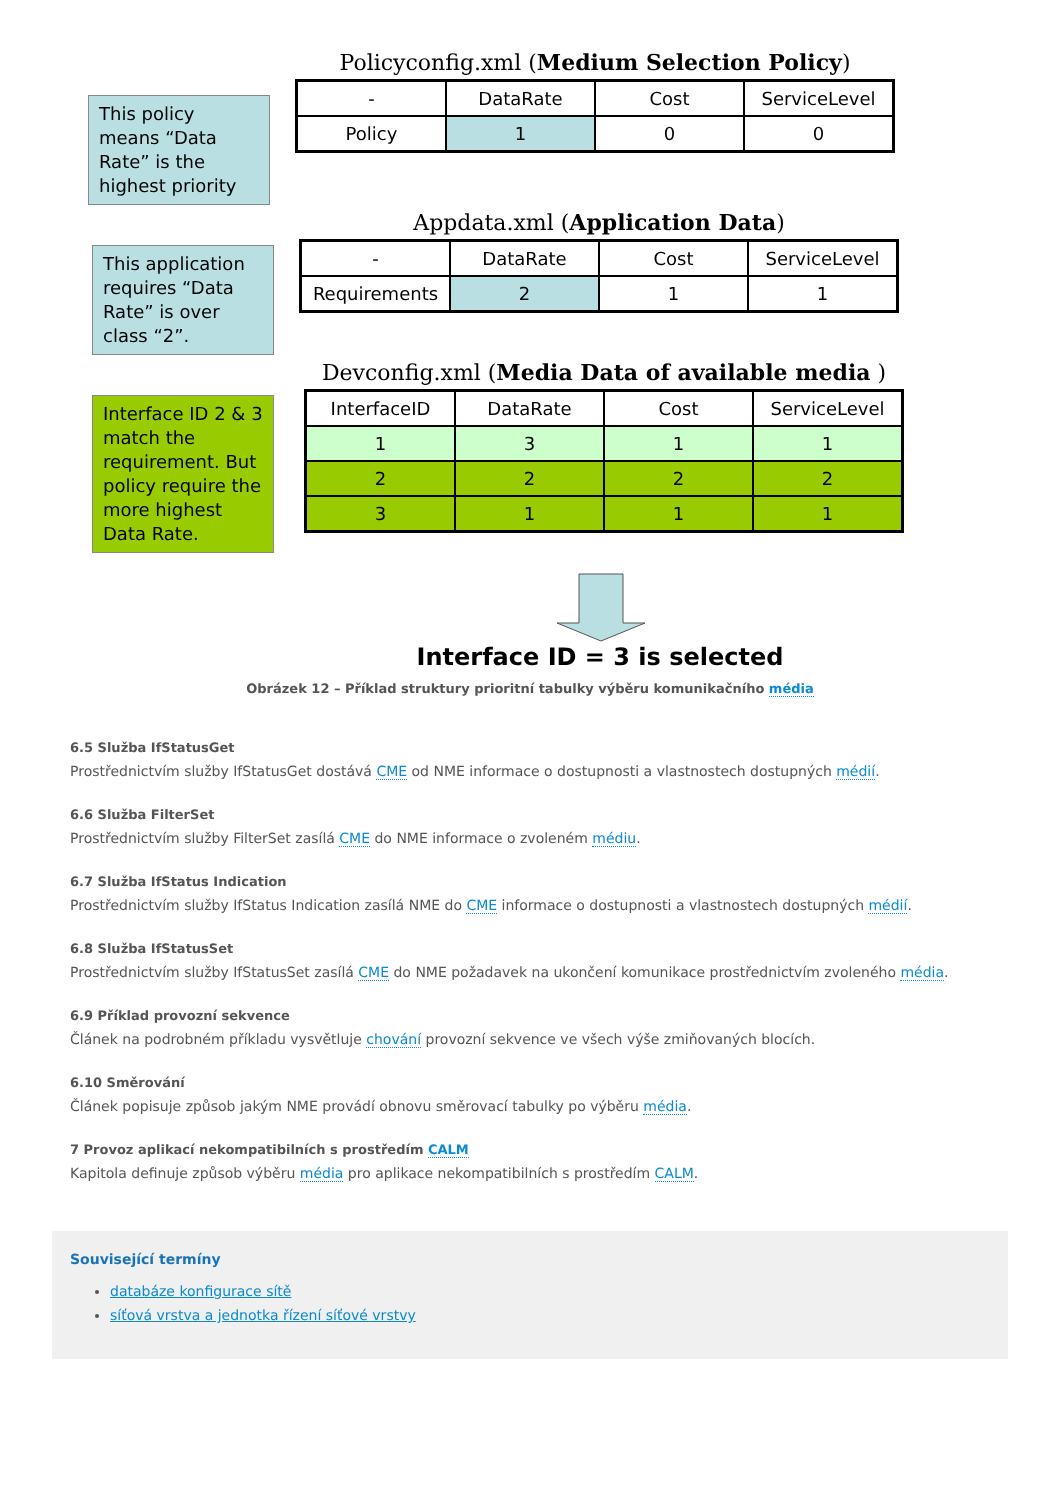This policy means “Data Rate” is the highest priority
Policyconfig.xml (Medium Selection Policy)
| - | DataRate | Cost | ServiceLevel |
| --- | --- | --- | --- |
| Policy | 1 | 0 | 0 |
This application requires “Data Rate” is over class “2”.
Appdata.xml (Application Data)
| - | DataRate | Cost | ServiceLevel |
| --- | --- | --- | --- |
| Requirements | 2 | 1 | 1 |
Interface ID 2 & 3 match the requirement. But policy require the more highest Data Rate.
Devconfig.xml (Media Data of available media )
| InterfaceID | DataRate | Cost | ServiceLevel |
| --- | --- | --- | --- |
| 1 | 3 | 1 | 1 |
| 2 | 2 | 2 | 2 |
| 3 | 1 | 1 | 1 |
Interface ID = 3 is selected
Obrázek 12 – Příklad struktury prioritní tabulky výběru komunikačního média
6.5 Služba IfStatusGet
Prostřednictvím služby IfStatusGet dostává CME od NME informace o dostupnosti a vlastnostech dostupných médií.
6.6 Služba FilterSet
Prostřednictvím služby FilterSet zasílá CME do NME informace o zvoleném médiu.
6.7 Služba IfStatus Indication
Prostřednictvím služby IfStatus Indication zasílá NME do CME informace o dostupnosti a vlastnostech dostupných médií.
6.8 Služba IfStatusSet
Prostřednictvím služby IfStatusSet zasílá CME do NME požadavek na ukončení komunikace prostřednictvím zvoleného média.
6.9 Příklad provozní sekvence
Článek na podrobném příkladu vysvětluje chování provozní sekvence ve všech výše zmiňovaných blocích.
6.10 Směrování
Článek popisuje způsob jakým NME provádí obnovu směrovací tabulky po výběru média.
7 Provoz aplikací nekompatibilních s prostředím CALM
Kapitola definuje způsob výběru média pro aplikace nekompatibilních s prostředím CALM.
Související termíny
databáze konfigurace sítě
síťová vrstva a jednotka řízení síťové vrstvy